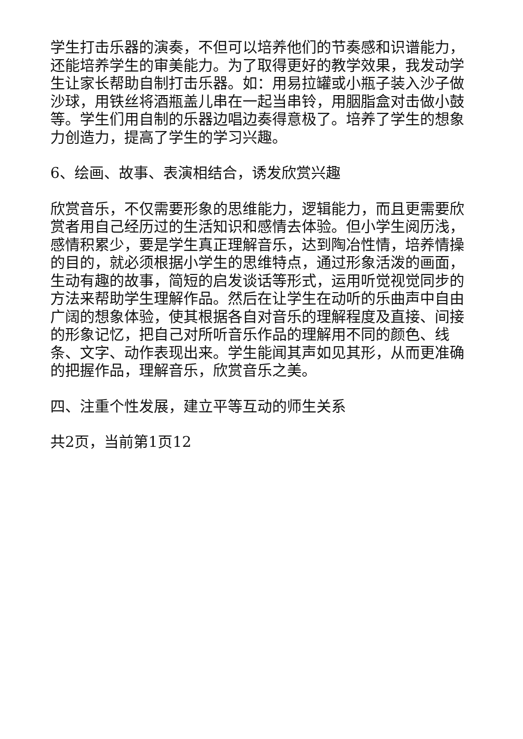学生打击乐器的演奏，不但可以培养他们的节奏感和识谱能力，还能培养学生的审美能力。为了取得更好的教学效果，我发动学生让家长帮助自制打击乐器。如：用易拉罐或小瓶子装入沙子做沙球，用铁丝将酒瓶盖儿串在一起当串铃，用胭脂盒对击做小鼓等。学生们用自制的乐器边唱边奏得意极了。培养了学生的想象力创造力，提高了学生的学习兴趣。
6、绘画、故事、表演相结合，诱发欣赏兴趣
欣赏音乐，不仅需要形象的思维能力，逻辑能力，而且更需要欣赏者用自己经历过的生活知识和感情去体验。但小学生阅历浅，感情积累少，要是学生真正理解音乐，达到陶冶性情，培养情操的目的，就必须根据小学生的思维特点，通过形象活泼的画面，生动有趣的故事，简短的启发谈话等形式，运用听觉视觉同步的方法来帮助学生理解作品。然后在让学生在动听的乐曲声中自由广阔的想象体验，使其根据各自对音乐的理解程度及直接、间接的形象记忆，把自己对所听音乐作品的理解用不同的颜色、线条、文字、动作表现出来。学生能闻其声如见其形，从而更准确的把握作品，理解音乐，欣赏音乐之美。
四、注重个性发展，建立平等互动的师生关系
共2页，当前第1页12